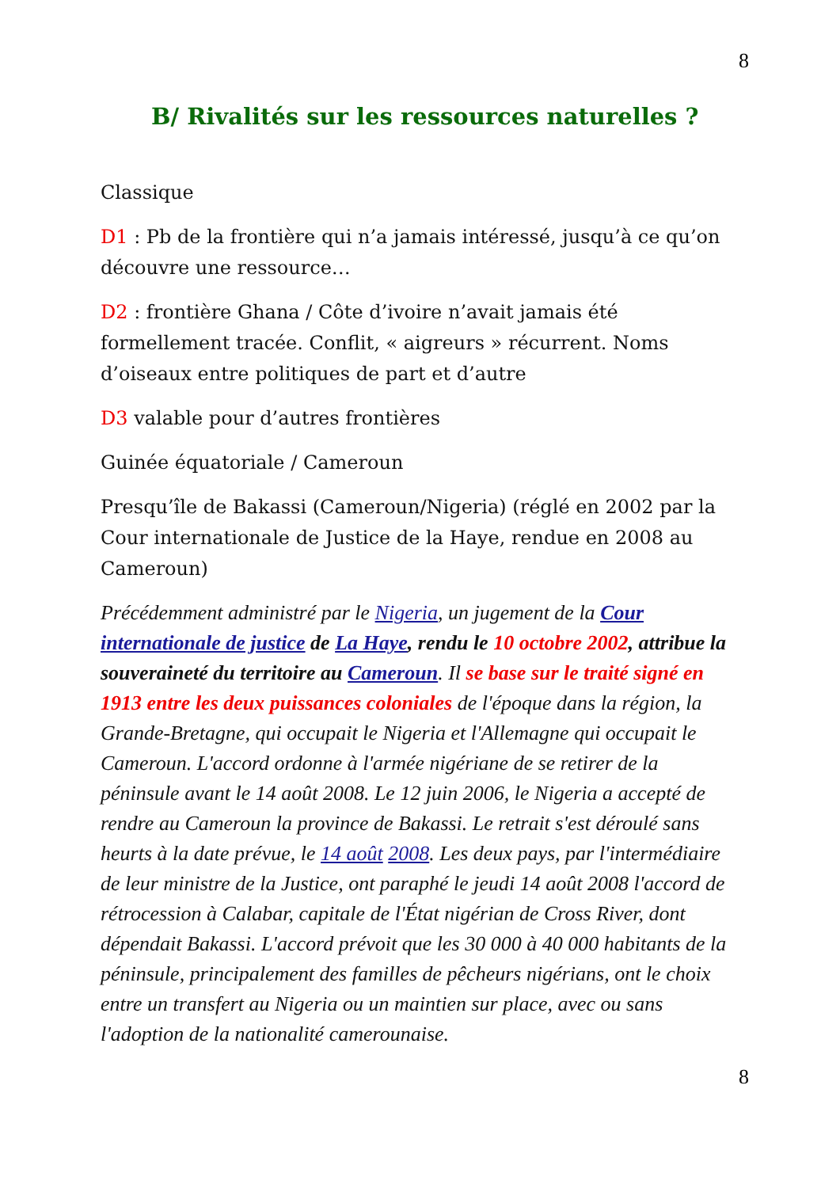8
B/ Rivalités sur les ressources naturelles ?
Classique
D1 : Pb de la frontière qui n’a jamais intéressé, jusqu’à ce qu’on découvre une ressource…
D2 : frontière Ghana / Côte d’ivoire n’avait jamais été formellement tracée. Conflit, « aigreurs » récurrent. Noms d’oiseaux entre politiques de part et d’autre
D3 valable pour d’autres frontières
Guinée équatoriale / Cameroun
Presqu’île de Bakassi (Cameroun/Nigeria) (réglé en 2002 par la Cour internationale de Justice de la Haye, rendue en 2008 au Cameroun)
Précédemment administré par le Nigeria, un jugement de la Cour internationale de justice de La Haye, rendu le 10 octobre 2002, attribue la souveraineté du territoire au Cameroun. Il se base sur le traité signé en 1913 entre les deux puissances coloniales de l'époque dans la région, la Grande-Bretagne, qui occupait le Nigeria et l'Allemagne qui occupait le Cameroun. L'accord ordonne à l'armée nigériane de se retirer de la péninsule avant le 14 août 2008. Le 12 juin 2006, le Nigeria a accepté de rendre au Cameroun la province de Bakassi. Le retrait s'est déroulé sans heurts à la date prévue, le 14 août 2008. Les deux pays, par l'intermédiaire de leur ministre de la Justice, ont paraphé le jeudi 14 août 2008 l'accord de rétrocession à Calabar, capitale de l'État nigérian de Cross River, dont dépendait Bakassi. L'accord prévoit que les 30 000 à 40 000 habitants de la péninsule, principalement des familles de pêcheurs nigérians, ont le choix entre un transfert au Nigeria ou un maintien sur place, avec ou sans l'adoption de la nationalité camerounaise.
8